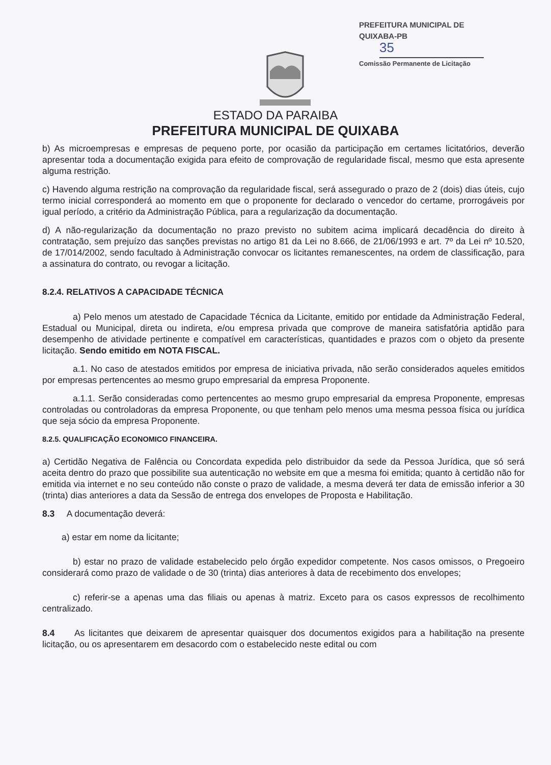PREFEITURA MUNICIPAL DE QUIXABA-PB
35
Comissão Permanente de Licitação
ESTADO DA PARAIBA
PREFEITURA MUNICIPAL DE QUIXABA
b) As microempresas e empresas de pequeno porte, por ocasião da participação em certames licitatórios, deverão apresentar toda a documentação exigida para efeito de comprovação de regularidade fiscal, mesmo que esta apresente alguma restrição.
c) Havendo alguma restrição na comprovação da regularidade fiscal, será assegurado o prazo de 2 (dois) dias úteis, cujo termo inicial corresponderá ao momento em que o proponente for declarado o vencedor do certame, prorrogáveis por igual período, a critério da Administração Pública, para a regularização da documentação.
d) A não-regularização da documentação no prazo previsto no subitem acima implicará decadência do direito à contratação, sem prejuízo das sanções previstas no artigo 81 da Lei no 8.666, de 21/06/1993 e art. 7º da Lei nº 10.520, de 17/014/2002, sendo facultado à Administração convocar os licitantes remanescentes, na ordem de classificação, para a assinatura do contrato, ou revogar a licitação.
8.2.4. RELATIVOS A CAPACIDADE TÉCNICA
a) Pelo menos um atestado de Capacidade Técnica da Licitante, emitido por entidade da Administração Federal, Estadual ou Municipal, direta ou indireta, e/ou empresa privada que comprove de maneira satisfatória aptidão para desempenho de atividade pertinente e compatível em características, quantidades e prazos com o objeto da presente licitação. Sendo emitido em NOTA FISCAL.
a.1. No caso de atestados emitidos por empresa de iniciativa privada, não serão considerados aqueles emitidos por empresas pertencentes ao mesmo grupo empresarial da empresa Proponente.
a.1.1. Serão consideradas como pertencentes ao mesmo grupo empresarial da empresa Proponente, empresas controladas ou controladoras da empresa Proponente, ou que tenham pelo menos uma mesma pessoa física ou jurídica que seja sócio da empresa Proponente.
8.2.5. QUALIFICAÇÃO ECONOMICO FINANCEIRA.
a) Certidão Negativa de Falência ou Concordata expedida pelo distribuidor da sede da Pessoa Jurídica, que só será aceita dentro do prazo que possibilite sua autenticação no website em que a mesma foi emitida; quanto à certidão não for emitida via internet e no seu conteúdo não conste o prazo de validade, a mesma deverá ter data de emissão inferior a 30 (trinta) dias anteriores a data da Sessão de entrega dos envelopes de Proposta e Habilitação.
8.3 A documentação deverá:
a) estar em nome da licitante;
b) estar no prazo de validade estabelecido pelo órgão expedidor competente. Nos casos omissos, o Pregoeiro considerará como prazo de validade o de 30 (trinta) dias anteriores à data de recebimento dos envelopes;
c) referir-se a apenas uma das filiais ou apenas à matriz. Exceto para os casos expressos de recolhimento centralizado.
8.4 As licitantes que deixarem de apresentar quaisquer dos documentos exigidos para a habilitação na presente licitação, ou os apresentarem em desacordo com o estabelecido neste edital ou com